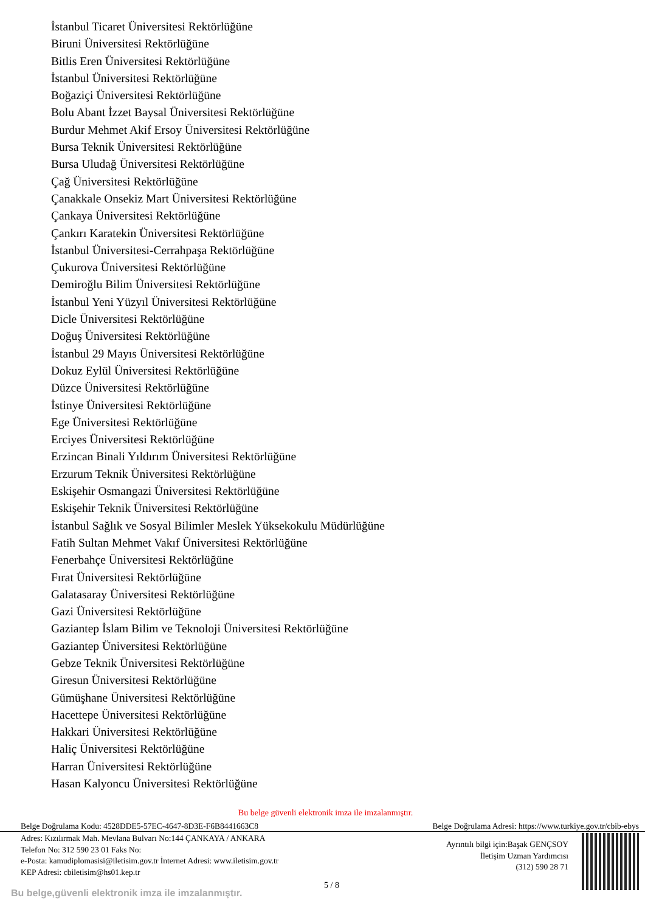İstanbul Ticaret Üniversitesi Rektörlüğüne
Biruni Üniversitesi Rektörlüğüne
Bitlis Eren Üniversitesi Rektörlüğüne
İstanbul Üniversitesi Rektörlüğüne
Boğaziçi Üniversitesi Rektörlüğüne
Bolu Abant İzzet Baysal Üniversitesi Rektörlüğüne
Burdur Mehmet Akif Ersoy Üniversitesi Rektörlüğüne
Bursa Teknik Üniversitesi Rektörlüğüne
Bursa Uludağ Üniversitesi Rektörlüğüne
Çağ Üniversitesi Rektörlüğüne
Çanakkale Onsekiz Mart Üniversitesi Rektörlüğüne
Çankaya Üniversitesi Rektörlüğüne
Çankırı Karatekin Üniversitesi Rektörlüğüne
İstanbul Üniversitesi-Cerrahpaşa Rektörlüğüne
Çukurova Üniversitesi Rektörlüğüne
Demiroğlu Bilim Üniversitesi Rektörlüğüne
İstanbul Yeni Yüzyıl Üniversitesi Rektörlüğüne
Dicle Üniversitesi Rektörlüğüne
Doğuş Üniversitesi Rektörlüğüne
İstanbul 29 Mayıs Üniversitesi Rektörlüğüne
Dokuz Eylül Üniversitesi Rektörlüğüne
Düzce Üniversitesi Rektörlüğüne
İstinye Üniversitesi Rektörlüğüne
Ege Üniversitesi Rektörlüğüne
Erciyes Üniversitesi Rektörlüğüne
Erzincan Binali Yıldırım Üniversitesi Rektörlüğüne
Erzurum Teknik Üniversitesi Rektörlüğüne
Eskişehir Osmangazi Üniversitesi Rektörlüğüne
Eskişehir Teknik Üniversitesi Rektörlüğüne
İstanbul Sağlık ve Sosyal Bilimler Meslek Yüksekokulu Müdürlüğüne
Fatih Sultan Mehmet Vakıf Üniversitesi Rektörlüğüne
Fenerbahçe Üniversitesi Rektörlüğüne
Fırat Üniversitesi Rektörlüğüne
Galatasaray Üniversitesi Rektörlüğüne
Gazi Üniversitesi Rektörlüğüne
Gaziantep İslam Bilim ve Teknoloji Üniversitesi Rektörlüğüne
Gaziantep Üniversitesi Rektörlüğüne
Gebze Teknik Üniversitesi Rektörlüğüne
Giresun Üniversitesi Rektörlüğüne
Gümüşhane Üniversitesi Rektörlüğüne
Hacettepe Üniversitesi Rektörlüğüne
Hakkari Üniversitesi Rektörlüğüne
Haliç Üniversitesi Rektörlüğüne
Harran Üniversitesi Rektörlüğüne
Hasan Kalyoncu Üniversitesi Rektörlüğüne
Bu belge güvenli elektronik imza ile imzalanmıştır.
Belge Doğrulama Kodu: 4528DDE5-57EC-4647-8D3E-F6B8441663C8 Belge Doğrulama Adresi: https://www.turkiye.gov.tr/cbib-ebys
Adres: Kızılırmak Mah. Mevlana Bulvarı No:144 ÇANKAYA / ANKARA
Telefon No: 312 590 23 01 Faks No:
e-Posta: kamudiplomasisi@iletisim.gov.tr İnternet Adresi: www.iletisim.gov.tr
KEP Adresi: cbiletisim@hs01.kep.tr
Ayrıntılı bilgi için:Başak GENÇSOY
İletişim Uzman Yardımcısı
(312) 590 28 71
5 / 8
Bu belge,güvenli elektronik imza ile imzalanmıştır.